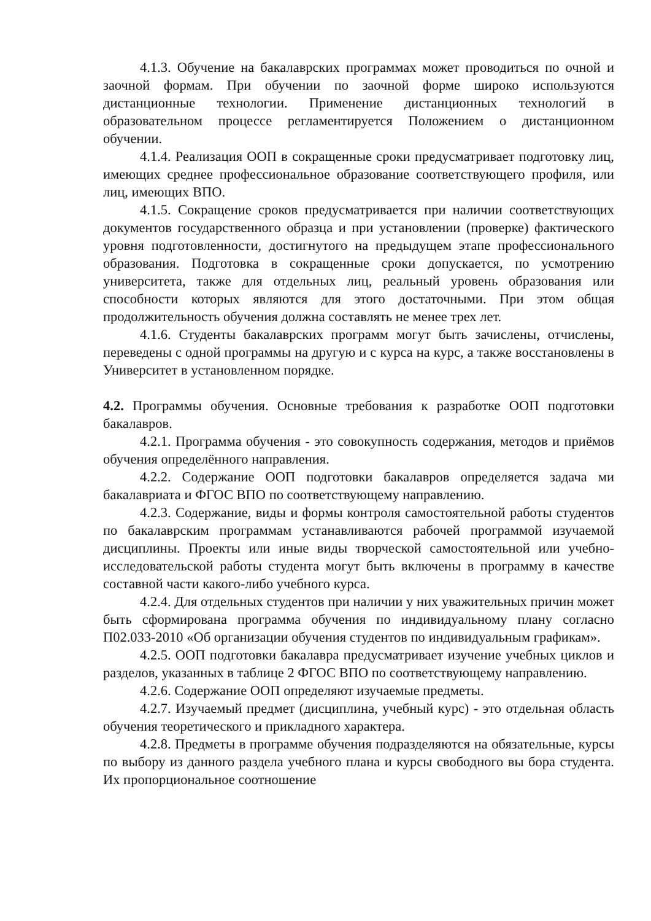4.1.3. Обучение на бакалаврских программах может проводиться по очной и заочной формам. При обучении по заочной форме широко используются дистанционные технологии. Применение дистанционных технологий в образовательном процессе регламентируется Положением о дистанционном обучении.
4.1.4. Реализация ООП в сокращенные сроки предусматривает подготовку лиц, имеющих среднее профессиональное образование соответствующего профиля, или лиц, имеющих ВПО.
4.1.5. Сокращение сроков предусматривается при наличии соответствующих документов государственного образца и при установлении (проверке) фактического уровня подготовленности, достигнутого на предыдущем этапе профессионального образования. Подготовка в сокращенные сроки допускается, по усмотрению университета, также для отдельных лиц, реальный уровень образования или способности которых являются для этого достаточными. При этом общая продолжительность обучения должна составлять не менее трех лет.
4.1.6. Студенты бакалаврских программ могут быть зачислены, отчислены, переведены с одной программы на другую и с курса на курс, а также восстановлены в Университет в установленном порядке.
4.2. Программы обучения. Основные требования к разработке ООП подготовки бакалавров.
4.2.1. Программа обучения - это совокупность содержания, методов и приёмов обучения определённого направления.
4.2.2. Содержание ООП подготовки бакалавров определяется задача ми бакалавриата и ФГОС ВПО по соответствующему направлению.
4.2.3. Содержание, виды и формы контроля самостоятельной работы студентов по бакалаврским программам устанавливаются рабочей программой изучаемой дисциплины. Проекты или иные виды творческой самостоятельной или учебно-исследовательской работы студента могут быть включены в программу в качестве составной части какого-либо учебного курса.
4.2.4. Для отдельных студентов при наличии у них уважительных причин может быть сформирована программа обучения по индивидуальному плану согласно П02.033-2010 «Об организации обучения студентов по индивидуальным графикам».
4.2.5. ООП подготовки бакалавра предусматривает изучение учебных циклов и разделов, указанных в таблице 2 ФГОС ВПО по соответствующему направлению.
4.2.6. Содержание ООП определяют изучаемые предметы.
4.2.7. Изучаемый предмет (дисциплина, учебный курс) - это отдельная область обучения теоретического и прикладного характера.
4.2.8. Предметы в программе обучения подразделяются на обязательные, курсы по выбору из данного раздела учебного плана и курсы свободного вы бора студента. Их пропорциональное соотношение